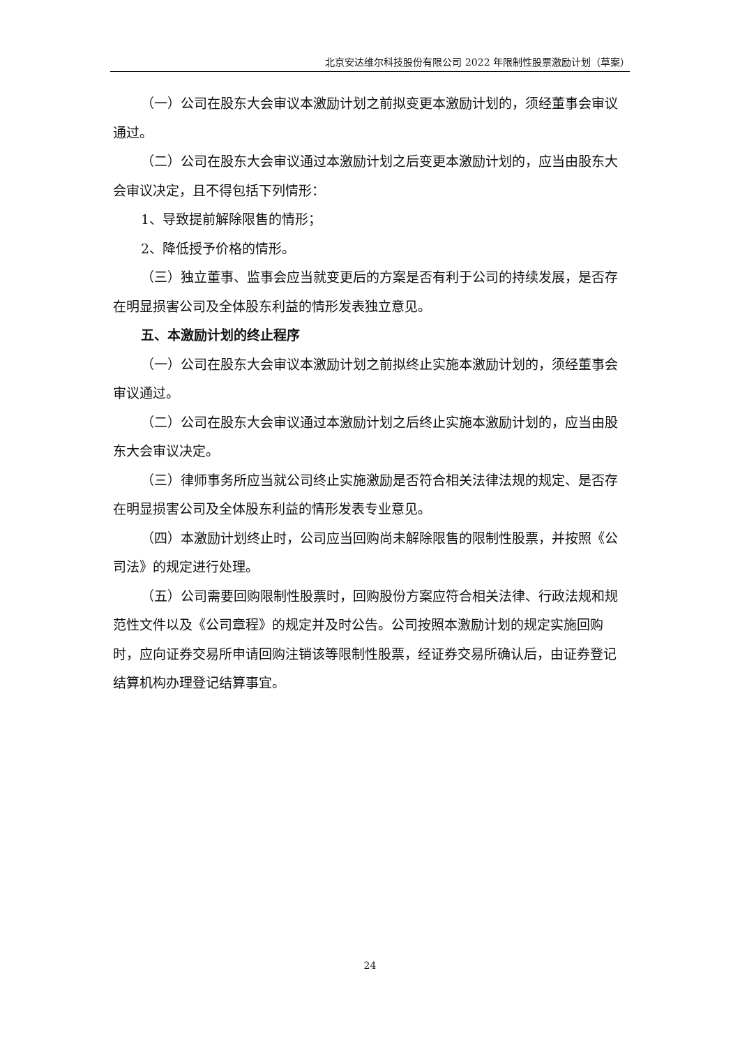北京安达维尔科技股份有限公司 2022 年限制性股票激励计划（草案）
（一）公司在股东大会审议本激励计划之前拟变更本激励计划的，须经董事会审议通过。
（二）公司在股东大会审议通过本激励计划之后变更本激励计划的，应当由股东大会审议决定，且不得包括下列情形：
1、导致提前解除限售的情形；
2、降低授予价格的情形。
（三）独立董事、监事会应当就变更后的方案是否有利于公司的持续发展，是否存在明显损害公司及全体股东利益的情形发表独立意见。
五、本激励计划的终止程序
（一）公司在股东大会审议本激励计划之前拟终止实施本激励计划的，须经董事会审议通过。
（二）公司在股东大会审议通过本激励计划之后终止实施本激励计划的，应当由股东大会审议决定。
（三）律师事务所应当就公司终止实施激励是否符合相关法律法规的规定、是否存在明显损害公司及全体股东利益的情形发表专业意见。
（四）本激励计划终止时，公司应当回购尚未解除限售的限制性股票，并按照《公司法》的规定进行处理。
（五）公司需要回购限制性股票时，回购股份方案应符合相关法律、行政法规和规范性文件以及《公司章程》的规定并及时公告。公司按照本激励计划的规定实施回购时，应向证券交易所申请回购注销该等限制性股票，经证券交易所确认后，由证券登记结算机构办理登记结算事宜。
24